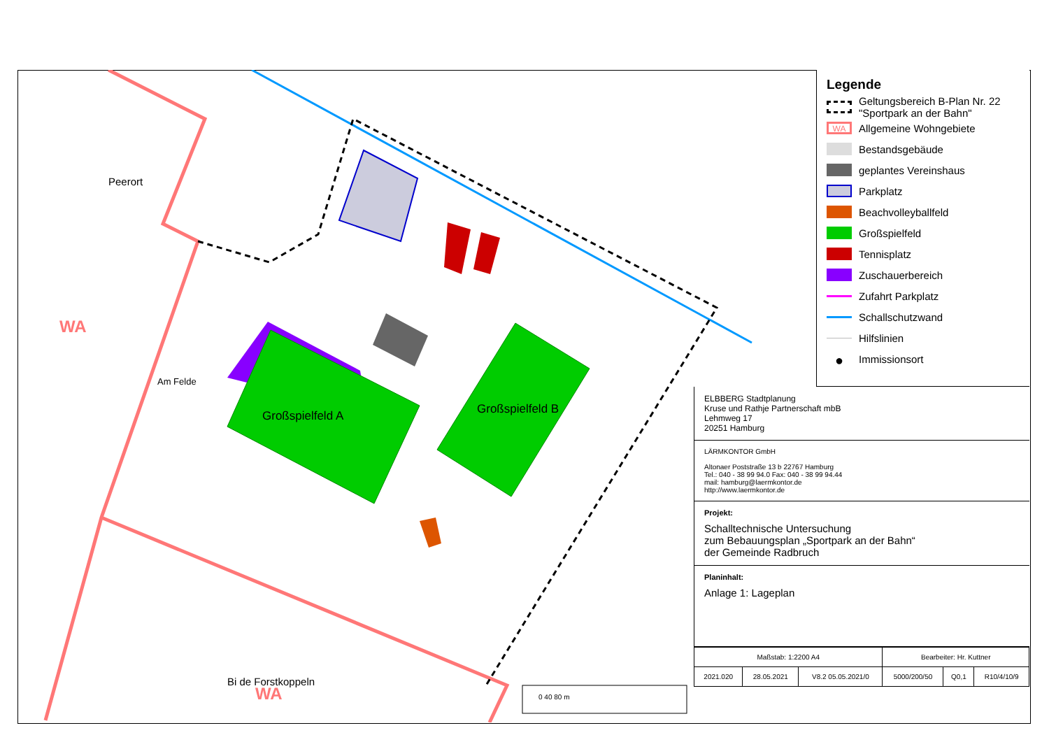WA
Großspielfeld A
Großspielfeld B
Peerort
Am Felde
Bi de Forstkoppeln
WA
0 40 80 m
Legende
Geltungsbereich B-Plan Nr. 22 "Sportpark an der Bahn"
WA Allgemeine Wohngebiete
Bestandsgebäude
geplantes Vereinshaus
Parkplatz
Beachvolleyballfeld
Großspielfeld
Tennisplatz
Zuschauerbereich
Zufahrt Parkplatz
Schallschutzwand
Hilfslinien
● Immissionsort
ELBBERG Stadtplanung
Kruse und Rathje Partnerschaft mbB
Lehmweg 17
20251 Hamburg
LÄRMKONTOR GmbH
Altonaer Poststraße 13 b 22767 Hamburg
Tel.: 040 - 38 99 94.0 Fax: 040 - 38 99 94.44
mail: hamburg@laermkontor.de
http://www.laermkontor.de
Projekt:
Schalltechnische Untersuchung
zum Bebauungsplan „Sportpark an der Bahn“
der Gemeinde Radbruch
Planinhalt:
Anlage 1: Lageplan
| Maßstab: 1:2200 A4 | | | Bearbeiter: Hr. Kuttner | | |
| 2021.020 | 28.05.2021 | V8.2 05.05.2021/0 | 5000/200/50 | Q0,1 | R10/4/10/9 |